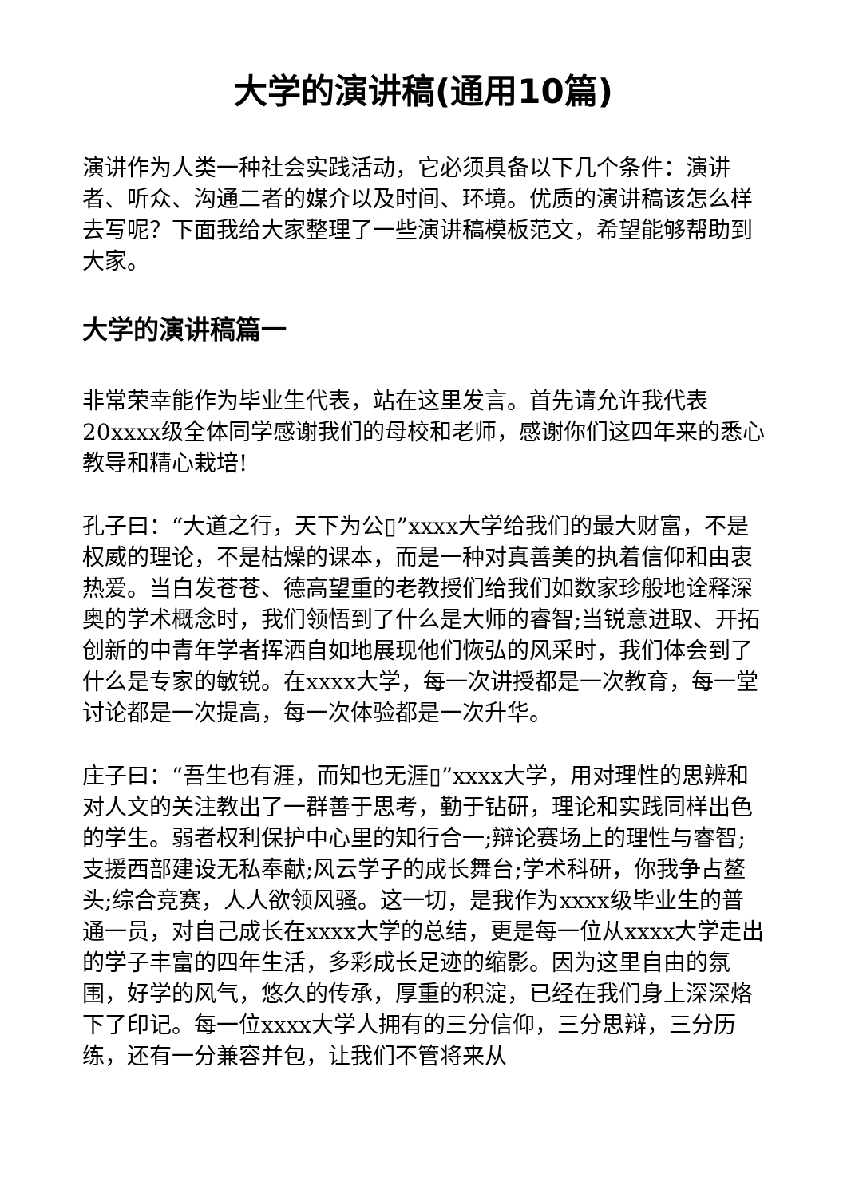大学的演讲稿(通用10篇)
演讲作为人类一种社会实践活动，它必须具备以下几个条件：演讲者、听众、沟通二者的媒介以及时间、环境。优质的演讲稿该怎么样去写呢？下面我给大家整理了一些演讲稿模板范文，希望能够帮助到大家。
大学的演讲稿篇一
非常荣幸能作为毕业生代表，站在这里发言。首先请允许我代表20xxxx级全体同学感谢我们的母校和老师，感谢你们这四年来的悉心教导和精心栽培!
孔子曰：“大道之行，天下为公▯”xxxx大学给我们的最大财富，不是权威的理论，不是枯燥的课本，而是一种对真善美的执着信仰和由衷热爱。当白发苍苍、德高望重的老教授们给我们如数家珍般地诠释深奥的学术概念时，我们领悟到了什么是大师的睿智;当锐意进取、开拓创新的中青年学者挥洒自如地展现他们恢弘的风采时，我们体会到了什么是专家的敏锐。在xxxx大学，每一次讲授都是一次教育，每一堂讨论都是一次提高，每一次体验都是一次升华。
庄子曰：“吾生也有涯，而知也无涯▯”xxxx大学，用对理性的思辨和对人文的关注教出了一群善于思考，勤于钻研，理论和实践同样出色的学生。弱者权利保护中心里的知行合一;辩论赛场上的理性与睿智;支援西部建设无私奉献;风云学子的成长舞台;学术科研，你我争占鳌头;综合竞赛，人人欲领风骚。这一切，是我作为xxxx级毕业生的普通一员，对自己成长在xxxx大学的总结，更是每一位从xxxx大学走出的学子丰富的四年生活，多彩成长足迹的缩影。因为这里自由的氛围，好学的风气，悠久的传承，厚重的积淀，已经在我们身上深深烙下了印记。每一位xxxx大学人拥有的三分信仰，三分思辩，三分历练，还有一分兼容并包，让我们不管将来从